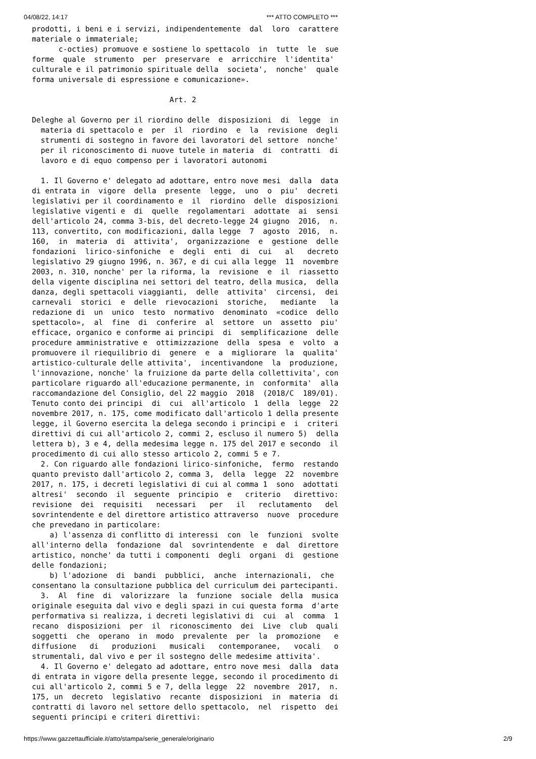04/08/22, 14:17 *** ATTO COMPLETO ***
prodotti, i beni e i servizi, indipendentemente  dal  loro  carattere
materiale o immateriale;
      c-octies) promuove e sostiene lo spettacolo  in  tutte  le  sue
forme  quale  strumento  per  preservare  e  arricchire  l'identita'
culturale e il patrimonio spirituale della  societa',  nonche'  quale
forma universale di espressione e comunicazione».

                               Art. 2

Deleghe al Governo per il riordino delle  disposizioni  di  legge  in
  materia di spettacolo e  per  il  riordino  e  la  revisione  degli
  strumenti di sostegno in favore dei lavoratori del settore  nonche'
  per il riconoscimento di nuove tutele in materia  di  contratti  di
  lavoro e di equo compenso per i lavoratori autonomi

  1. Il Governo e' delegato ad adottare, entro nove mesi  dalla  data
di entrata in  vigore  della  presente  legge,  uno  o  piu'  decreti
legislativi per il coordinamento e  il  riordino  delle  disposizioni
legislative vigenti e  di  quelle  regolamentari  adottate  ai  sensi
dell'articolo 24, comma 3-bis, del decreto-legge 24 giugno  2016,  n.
113, convertito, con modificazioni, dalla legge  7  agosto  2016,  n.
160,  in  materia  di  attivita',  organizzazione  e  gestione  delle
fondazioni  lirico-sinfoniche  e  degli  enti  di  cui   al   decreto
legislativo 29 giugno 1996, n. 367, e di cui alla legge  11  novembre
2003, n. 310, nonche' per la riforma, la  revisione  e  il  riassetto
della vigente disciplina nei settori del teatro, della musica,  della
danza, degli spettacoli viaggianti,  delle  attivita'  circensi,  dei
carnevali  storici  e  delle  rievocazioni  storiche,   mediante   la
redazione di  un  unico  testo  normativo  denominato  «codice  dello
spettacolo»,  al  fine  di  conferire  al  settore  un  assetto  piu'
efficace, organico e conforme ai principi  di  semplificazione  delle
procedure amministrative e  ottimizzazione  della  spesa  e  volto  a
promuovere il riequilibrio di  genere  e  a  migliorare  la  qualita'
artistico-culturale delle attivita',  incentivandone  la  produzione,
l'innovazione, nonche' la fruizione da parte della collettivita', con
particolare riguardo all'educazione permanente, in  conformita'  alla
raccomandazione del Consiglio, del 22 maggio  2018  (2018/C  189/01).
Tenuto conto dei principi  di  cui  all'articolo  1  della  legge  22
novembre 2017, n. 175, come modificato dall'articolo 1 della presente
legge, il Governo esercita la delega secondo i principi e  i  criteri
direttivi di cui all'articolo 2, commi 2, escluso il numero 5)  della
lettera b), 3 e 4, della medesima legge n. 175 del 2017 e secondo  il
procedimento di cui allo stesso articolo 2, commi 5 e 7.
  2. Con riguardo alle fondazioni lirico-sinfoniche,  fermo  restando
quanto previsto dall'articolo 2, comma 3,  della  legge  22  novembre
2017, n. 175, i decreti legislativi di cui al comma 1  sono  adottati
altresi'  secondo  il  seguente  principio  e   criterio   direttivo:
revisione  dei  requisiti   necessari   per   il   reclutamento   del
sovrintendente e del direttore artistico attraverso  nuove  procedure
che prevedano in particolare:
    a) l'assenza di conflitto di interessi  con  le  funzioni  svolte
all'interno della  fondazione  dal  sovrintendente  e  dal  direttore
artistico, nonche' da tutti i componenti  degli  organi  di  gestione
delle fondazioni;
    b) l'adozione  di  bandi  pubblici,  anche  internazionali,  che
consentano la consultazione pubblica del curriculum dei partecipanti.
  3.  Al  fine  di  valorizzare  la  funzione  sociale  della  musica
originale eseguita dal vivo e degli spazi in cui questa forma  d'arte
performativa si realizza, i decreti legislativi di  cui  al  comma  1
recano  disposizioni  per  il  riconoscimento  dei  Live  club  quali
soggetti  che  operano  in  modo  prevalente  per  la  promozione   e
diffusione   di   produzioni   musicali   contemporanee,   vocali   o
strumentali, dal vivo e per il sostegno delle medesime attivita'.
  4. Il Governo e' delegato ad adottare, entro nove mesi  dalla  data
di entrata in vigore della presente legge, secondo il procedimento di
cui all'articolo 2, commi 5 e 7, della legge  22  novembre  2017,  n.
175, un  decreto  legislativo  recante  disposizioni  in  materia  di
contratti di lavoro nel settore dello spettacolo,  nel  rispetto  dei
seguenti principi e criteri direttivi:
https://www.gazzettaufficiale.it/atto/stampa/serie_generale/originario 2/9